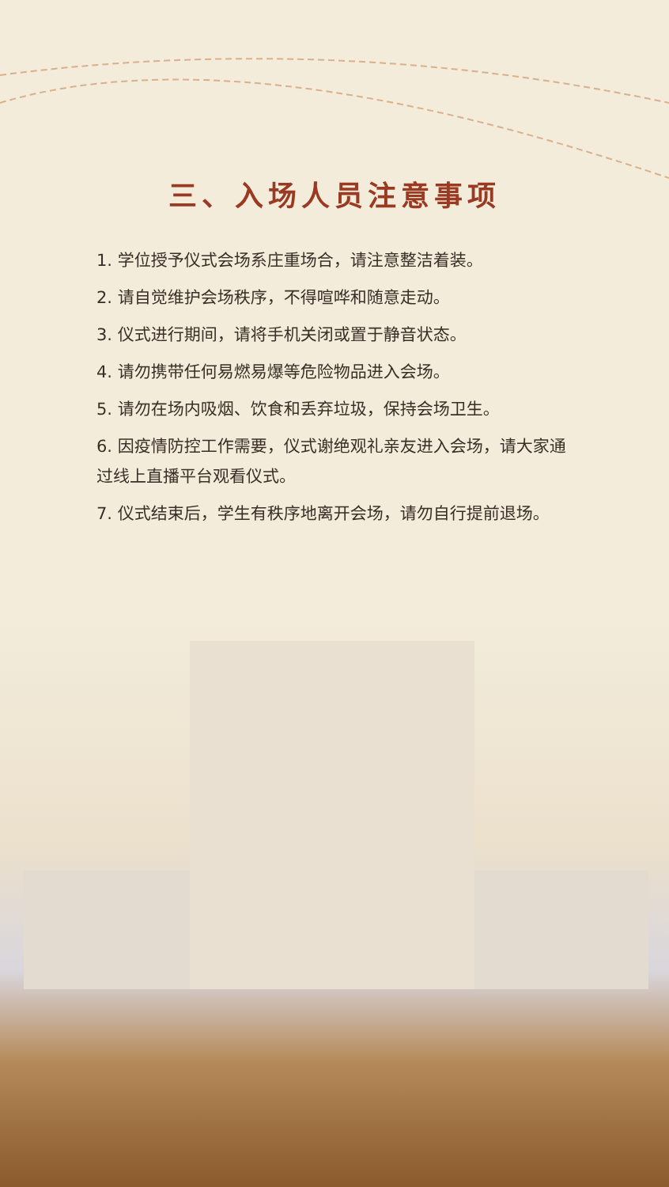三、入场人员注意事项
1. 学位授予仪式会场系庄重场合，请注意整洁着装。
2. 请自觉维护会场秩序，不得喧哗和随意走动。
3. 仪式进行期间，请将手机关闭或置于静音状态。
4. 请勿携带任何易燃易爆等危险物品进入会场。
5. 请勿在场内吸烟、饮食和丢弃垃圾，保持会场卫生。
6. 因疫情防控工作需要，仪式谢绝观礼亲友进入会场，请大家通过线上直播平台观看仪式。
7. 仪式结束后，学生有秩序地离开会场，请勿自行提前退场。